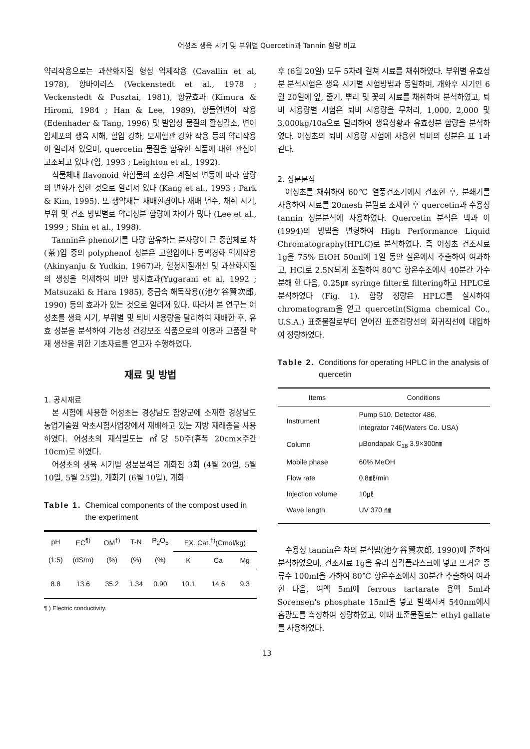어성초 생육 시기 및 부위별 Quercetin과 Tannin 함량 비교
약리작용으로는 과산화지질 형성 억제작용 (Cavallin et al, 1978), 항바이러스 (Veckenstedt et al., 1978 ; Veckenstedt & Pusztai, 1981), 항균효과 (Kimura & Hiromi, 1984 ; Han & Lee, 1989), 항돌연변이 작용 (Edenhader & Tang, 1996) 및 발암성 물질의 활성감소, 변이 암세포의 생육 저해, 혈압 강하, 모세혈관 강화 작용 등의 약리작용이 알려져 있으며, quercetin 물질을 함유한 식품에 대한 관심이 고조되고 있다 (임, 1993 ; Leighton et al., 1992).
식물체내 flavonoid 화합물의 조성은 계절적 변동에 따라 함량의 변화가 심한 것으로 알려져 있다 (Kang et al., 1993 ; Park & Kim, 1995). 또 생약재는 재배환경이나 재배 년수, 채취 시기, 부위 및 건조 방법별로 약리성분 함량에 차이가 많다 (Lee et al., 1999 ; Shin et al., 1998).
Tannin은 phenol기를 다량 함유하는 분자량이 큰 중합체로 차(茶)엽 중의 polyphenol 성분은 고혈압이나 동맥경화 억제작용(Akinyanju & Yudkin, 1967)과, 혈청지질개선 및 과산화지질의 생성을 억제하여 비만 방지효과(Yugarani et al, 1992 ; Matsuzaki & Hara 1985), 중금속 해독작용((池ケ谷賢次郎, 1990) 등의 효과가 있는 것으로 알려져 있다. 따라서 본 연구는 어성초를 생육 시기, 부위별 및 퇴비 시용량을 달리하여 재배한 후, 유효 성분을 분석하여 기능성 건강보조 식품으로의 이용과 고품질 약재 생산을 위한 기초자료를 얻고자 수행하였다.
재료 및 방법
1. 공시재료
본 시험에 사용한 어성초는 경상남도 함양군에 소재한 경상남도농업기술원 약초시험사업장에서 재배하고 있는 지방 재래종을 사용하였다. 어성초의 재식밀도는 ㎡당 50주(휴폭 20cm×주간 10cm)로 하였다.
어성초의 생육 시기별 성분분석은 개화전 3회 (4월 20일, 5월 10일, 5월 25일), 개화기 (6월 10일), 개화
Table 1. Chemical components of the compost used in the experiment
| pH | EC<sup>¶)</sup> | OM<sup>†)</sup> | T-N | P<sub>2</sub>O<sub>5</sub> | EX. Cat.<sup>†)</sup>(Cmol/kg) | | |
| --- | --- | --- | --- | --- | --- | --- | --- |
| (1:5) | (dS/m) | (%) | (%) | (%) | K | Ca | Mg |
| 8.8 | 13.6 | 35.2 | 1.34 | 0.90 | 10.1 | 14.6 | 9.3 |
¶ ) Electric conductivity.
후 (6월 20일) 모두 5차례 걸쳐 시료를 채취하였다. 부위별 유효성분 분석시험은 생육 시기별 시험방법과 동일하며, 개화후 시기인 6월 20일에 잎, 줄기, 뿌리 및 꽃의 시료를 채취하여 분석하였고, 퇴비 시용량별 시험은 퇴비 시용량을 무처리, 1,000, 2,000 및 3,000kg/10a으로 달리하여 생육상황과 유효성분 함량을 분석하였다. 어성초의 퇴비 시용량 시험에 사용한 퇴비의 성분은 표 1과 같다.
2. 성분분석
어성초를 채취하여 60℃ 열풍건조기에서 건조한 후, 분쇄기를 사용하여 시료를 20mesh 분말로 조제한 후 quercetin과 수용성 tannin 성분분석에 사용하였다. Quercetin 분석은 박과 이(1994)의 방법을 변형하여 High Performance Liquid Chromatography(HPLC)로 분석하였다. 즉 어성초 건조시료 1g을 75% EtOH 50ml에 1일 동안 실온에서 추출하여 여과하고, HCl로 2.5N되게 조절하여 80℃ 항온수조에서 40분간 가수분해 한 다음, 0.25㎛ syringe filter로 filtering하고 HPLC로 분석하였다 (Fig. 1). 함량 정량은 HPLC를 실시하여 chromatogram을 얻고 quercetin(Sigma chemical Co., U.S.A.) 표준물질로부터 얻어진 표준검량선의 회귀직선에 대입하여 정량하였다.
Table 2. Conditions for operating HPLC in the analysis of quercetin
| Items | Conditions |
| --- | --- |
| Instrument | Pump 510, Detector 486, Integrator 746(Waters Co. USA) |
| Column | μBondapak C<sub>18</sub> 3.9×300㎜ |
| Mobile phase | 60% MeOH |
| Flow rate | 0.8㎖/min |
| Injection volume | 10㎕ |
| Wave length | UV 370 ㎚ |
수용성 tannin은 차의 분석법(池ケ谷賢次郎, 1990)에 준하여 분석하였으며, 건조시료 1g을 유리 삼각플라스크에 넣고 뜨거운 증류수 100ml을 가하여 80℃ 항온수조에서 30분간 추출하여 여과한 다음, 여액 5ml에 ferrous tartarate 용액 5ml과 Sorensen's phosphate 15ml을 넣고 발색시켜 540nm에서 흡광도를 측정하여 정량하였고, 이때 표준물질로는 ethyl gallate를 사용하였다.
13